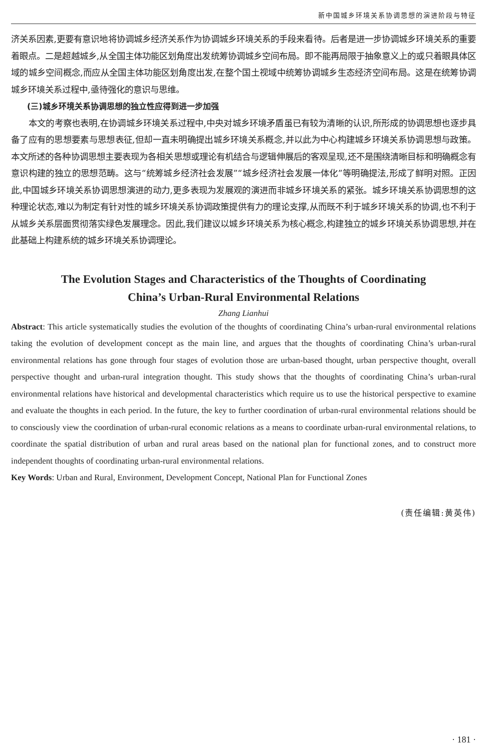新中国城乡环境关系协调思想的演进阶段与特征
济关系因素,更要有意识地将协调城乡经济关系作为协调城乡环境关系的手段来看待。后者是进一步协调城乡环境关系的重要着眼点。二是超越城乡,从全国主体功能区划角度出发统筹协调城乡空间布局。即不能再局限于抽象意义上的或只着眼具体区域的城乡空间概念,而应从全国主体功能区划角度出发,在整个国土视域中统筹协调城乡生态经济空间布局。这是在统筹协调城乡环境关系过程中,亟待强化的意识与思维。
(三)城乡环境关系协调思想的独立性应得到进一步加强
本文的考察也表明,在协调城乡环境关系过程中,中央对城乡环境矛盾虽已有较为清晰的认识,所形成的协调思想也逐步具备了应有的思想要素与思想表征,但却一直未明确提出城乡环境关系概念,并以此为中心构建城乡环境关系协调思想与政策。本文所述的各种协调思想主要表现为各相关思想或理论有机结合与逻辑伸展后的客观呈现,还不是围绕清晰目标和明确概念有意识构建的独立的思想范畴。这与“统筹城乡经济社会发展”“城乡经济社会发展一体化”等明确提法,形成了鲜明对照。正因此,中国城乡环境关系协调思想演进的动力,更多表现为发展观的演进而非城乡环境关系的紧张。城乡环境关系协调思想的这种理论状态,难以为制定有针对性的城乡环境关系协调政策提供有力的理论支撑,从而既不利于城乡环境关系的协调,也不利于从城乡关系层面贯彻落实绿色发展理念。因此,我们建议以城乡环境关系为核心概念,构建独立的城乡环境关系协调思想,并在此基础上构建系统的城乡环境关系协调理论。
The Evolution Stages and Characteristics of the Thoughts of Coordinating
China’s Urban-Rural Environmental Relations
Zhang Lianhui
Abstract: This article systematically studies the evolution of the thoughts of coordinating China’s urban-rural environmental relations taking the evolution of development concept as the main line, and argues that the thoughts of coordinating China’s urban-rural environmental relations has gone through four stages of evolution those are urban-based thought, urban perspective thought, overall perspective thought and urban-rural integration thought. This study shows that the thoughts of coordinating China’s urban-rural environmental relations have historical and developmental characteristics which require us to use the historical perspective to examine and evaluate the thoughts in each period. In the future, the key to further coordination of urban-rural environmental relations should be to consciously view the coordination of urban-rural economic relations as a means to coordinate urban-rural environmental relations, to coordinate the spatial distribution of urban and rural areas based on the national plan for functional zones, and to construct more independent thoughts of coordinating urban-rural environmental relations.
Key Words: Urban and Rural, Environment, Development Concept, National Plan for Functional Zones
(责任编辑:黄英伟)
· 181 ·